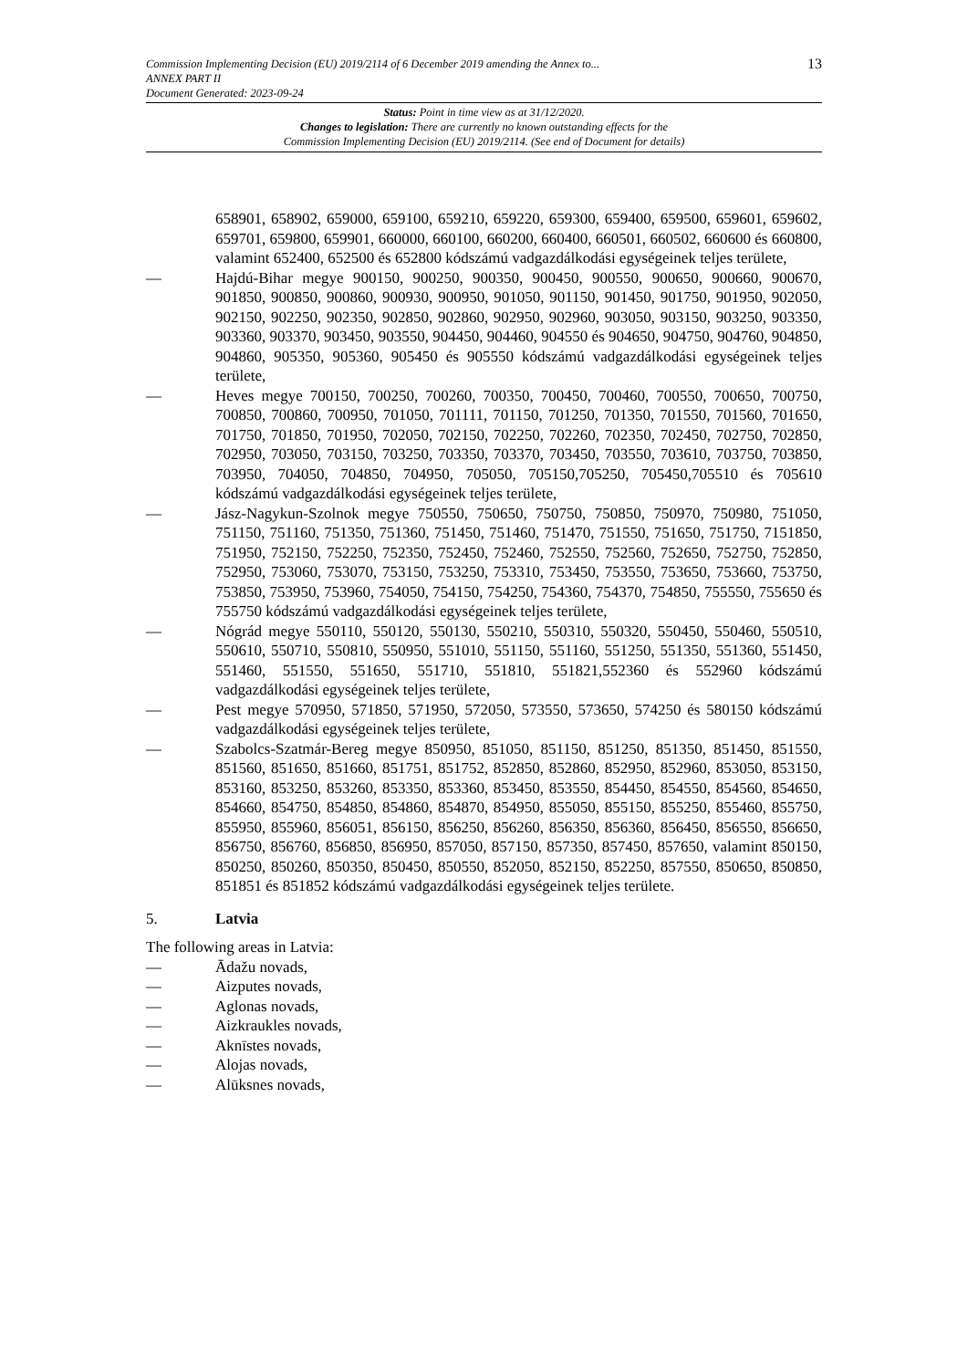Commission Implementing Decision (EU) 2019/2114 of 6 December 2019 amending the Annex to...
ANNEX PART II
Document Generated: 2023-09-24
13
Status: Point in time view as at 31/12/2020.
Changes to legislation: There are currently no known outstanding effects for the
Commission Implementing Decision (EU) 2019/2114. (See end of Document for details)
658901, 658902, 659000, 659100, 659210, 659220, 659300, 659400, 659500, 659601, 659602, 659701, 659800, 659901, 660000, 660100, 660200, 660400, 660501, 660502, 660600 és 660800, valamint 652400, 652500 és 652800 kódszámú vadgazdálkodási egységeinek teljes területe,
— Hajdú-Bihar megye 900150, 900250, 900350, 900450, 900550, 900650, 900660, 900670, 901850, 900850, 900860, 900930, 900950, 901050, 901150, 901450, 901750, 901950, 902050, 902150, 902250, 902350, 902850, 902860, 902950, 902960, 903050, 903150, 903250, 903350, 903360, 903370, 903450, 903550, 904450, 904460, 904550 és 904650, 904750, 904760, 904850, 904860, 905350, 905360, 905450 és 905550 kódszámú vadgazdálkodási egységeinek teljes területe,
— Heves megye 700150, 700250, 700260, 700350, 700450, 700460, 700550, 700650, 700750, 700850, 700860, 700950, 701050, 701111, 701150, 701250, 701350, 701550, 701560, 701650, 701750, 701850, 701950, 702050, 702150, 702250, 702260, 702350, 702450, 702750, 702850, 702950, 703050, 703150, 703250, 703350, 703370, 703450, 703550, 703610, 703750, 703850, 703950, 704050, 704850, 704950, 705050, 705150,705250, 705450,705510 és 705610 kódszámú vadgazdálkodási egységeinek teljes területe,
— Jász-Nagykun-Szolnok megye 750550, 750650, 750750, 750850, 750970, 750980, 751050, 751150, 751160, 751350, 751360, 751450, 751460, 751470, 751550, 751650, 751750, 7151850, 751950, 752150, 752250, 752350, 752450, 752460, 752550, 752560, 752650, 752750, 752850, 752950, 753060, 753070, 753150, 753250, 753310, 753450, 753550, 753650, 753660, 753750, 753850, 753950, 753960, 754050, 754150, 754250, 754360, 754370, 754850, 755550, 755650 és 755750 kódszámú vadgazdálkodási egységeinek teljes területe,
— Nógrád megye 550110, 550120, 550130, 550210, 550310, 550320, 550450, 550460, 550510, 550610, 550710, 550810, 550950, 551010, 551150, 551160, 551250, 551350, 551360, 551450, 551460, 551550, 551650, 551710, 551810, 551821,552360 és 552960 kódszámú vadgazdálkodási egységeinek teljes területe,
— Pest megye 570950, 571850, 571950, 572050, 573550, 573650, 574250 és 580150 kódszámú vadgazdálkodási egységeinek teljes területe,
— Szabolcs-Szatmár-Bereg megye 850950, 851050, 851150, 851250, 851350, 851450, 851550, 851560, 851650, 851660, 851751, 851752, 852850, 852860, 852950, 852960, 853050, 853150, 853160, 853250, 853260, 853350, 853360, 853450, 853550, 854450, 854550, 854560, 854650, 854660, 854750, 854850, 854860, 854870, 854950, 855050, 855150, 855250, 855460, 855750, 855950, 855960, 856051, 856150, 856250, 856260, 856350, 856360, 856450, 856550, 856650, 856750, 856760, 856850, 856950, 857050, 857150, 857350, 857450, 857650, valamint 850150, 850250, 850260, 850350, 850450, 850550, 852050, 852150, 852250, 857550, 850650, 850850, 851851 és 851852 kódszámú vadgazdálkodási egységeinek teljes területe.
5. Latvia
The following areas in Latvia:
— Ādažu novads,
— Aizputes novads,
— Aglonas novads,
— Aizkraukles novads,
— Aknīstes novads,
— Alojas novads,
— Alūksnes novads,